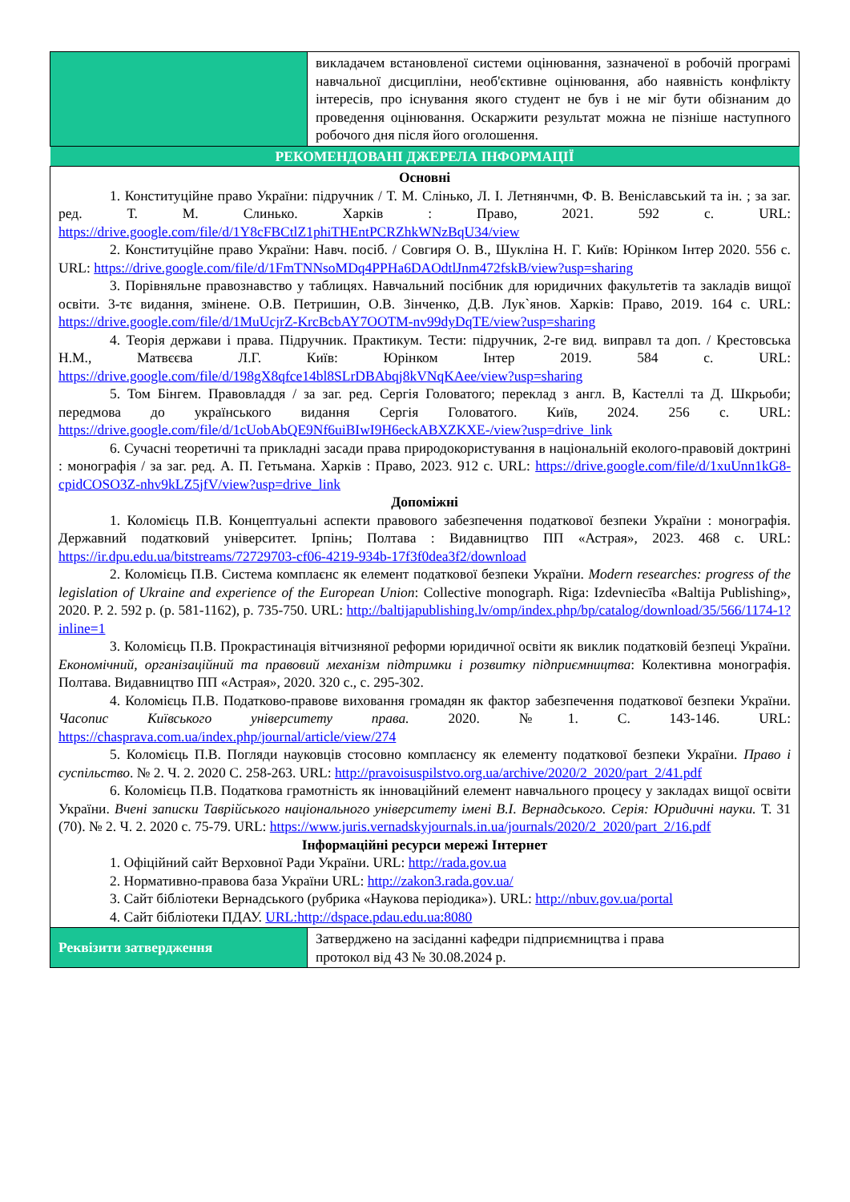| | викладачем встановленої системи оцінювання, зазначеної в робочій програмі навчальної дисципліни, необ'єктивне оцінювання, або наявність конфлікту інтересів, про існування якого студент не був і не міг бути обізнаним до проведення оцінювання. Оскаржити результат можна не пізніше наступного робочого дня після його оголошення. |
| РЕКОМЕНДОВАНІ ДЖЕРЕЛА ІНФОРМАЦІЇ | |
| Основні 1. Конституційне право України: підручник / Т. М. Слінько, Л. І. Летнянчмн, Ф. В. Веніславський та ін. ; за заг. ред. Т. М. Слинько. Харків : Право, 2021. 592 с. URL: https://drive.google.com/file/d/1Y8cFBCtlZ1phiTHEntPCRZhkWNzBqU34/view 2. Конституційне право України: Навч. посіб. / Совгиря О. В., Шукліна Н. Г. Київ: Юрінком Інтер 2020. 556 с. URL: https://drive.google.com/file/d/1FmTNNsoMDq4PPHa6DAOdtlJnm472fskB/view?usp=sharing 3. Порівняльне правознавство у таблицях. Навчальний посібник для юридичних факультетів та закладів вищої освіти. 3-тє видання, змінене. О.В. Петришин, О.В. Зінченко, Д.В. Лук`янов. Харків: Право, 2019. 164 с. URL: https://drive.google.com/file/d/1MuUcjrZ-KrcBcbAY7OOTM-nv99dyDqTE/view?usp=sharing 4. Теорія держави і права. Підручник. Практикум. Тести: підручник, 2-ге вид. виправл та доп. / Крестовська Н.М., Матвєєва Л.Г. Київ: Юрінком Інтер 2019. 584 с. URL: https://drive.google.com/file/d/198gX8qfce14bl8SLrDBAbqj8kVNqKAee/view?usp=sharing 5. Том Бінгем. Правовладдя / за заг. ред. Сергія Головатого; переклад з англ. В, Кастеллі та Д. Шкрьоби; передмова до українського видання Сергія Головатого. Київ, 2024. 256 с. URL: https://drive.google.com/file/d/1cUobAbQE9Nf6uiBIwI9H6eckABXZKXE-/view?usp=drive_link 6. Сучасні теоретичні та прикладні засади права природокористування в національній еколого-правовій доктрині : монографія / за заг. ред. А. П. Гетьмана. Харків : Право, 2023. 912 с. URL: https://drive.google.com/file/d/1xuUnn1kG8-cpidCOSO3Z-nhv9kLZ5jfV/view?usp=drive_link Допоміжні 1. Коломієць П.В. Концептуальні аспекти правового забезпечення податкової безпеки України : монографія. Державний податковий університет. Ірпінь; Полтава : Видавництво ПП «Астрая», 2023. 468 с. URL: https://ir.dpu.edu.ua/bitstreams/72729703-cf06-4219-934b-17f3f0dea3f2/download 2. Коломієць П.В. Система комплаєнс як елемент податкової безпеки України. Modern researches: progress of the legislation of Ukraine and experience of the European Union : Collective monograph. Riga: Izdevniecība «Baltija Publishing», 2020. P. 2. 592 p. (p. 581-1162), p. 735-750. URL: http://baltijapublishing.lv/omp/index.php/bp/catalog/download/35/566/1174-1?inline=1 3. Коломієць П.В. Прокрастинація вітчизняної реформи юридичної освіти як виклик податковій безпеці України. Економічний, організаційний та правовий механізм підтримки і розвитку підприємництва : Колективна монографія. Полтава. Видавництво ПП «Астрая», 2020. 320 с., с. 295-302. 4. Коломієць П.В. Податково-правове виховання громадян як фактор забезпечення податкової безпеки України. Часопис Київського університету права. 2020. №1. С. 143-146. URL: https://chasprava.com.ua/index.php/journal/article/view/274 5. Коломієць П.В. Погляди науковців стосовно комплаєнсу як елементу податкової безпеки України. Право і суспільство . № 2. Ч. 2. 2020 С. 258-263. URL: http://pravoisuspilstvo.org.ua/archive/2020/2_2020/part_2/41.pdf 6. Коломієць П.В. Податкова грамотність як інноваційний елемент навчального процесу у закладах вищої освіти України. Вчені записки Таврійського національного університету імені В.І. Вернадського. Серія: Юридичні науки. Т. 31 (70). № 2. Ч. 2. 2020 с. 75-79. URL: https://www.juris.vernadskyjournals.in.ua/journals/2020/2_2020/part_2/16.pdf Інформаційні ресурси мережі Інтернет 1. Офіційний сайт Верховної Ради України. URL: http://rada.gov.ua 2. Нормативно-правова база України URL: http://zakon3.rada.gov.ua/ 3. Сайт бібліотеки Вернадського (рубрика «Наукова періодика»). URL: http://nbuv.gov.ua/portal 4. Сайт бібліотеки ПДАУ. URL:http://dspace.pdau.edu.ua:8080 | |
| Реквізити затвердження | Затверджено на засіданні кафедри підприємництва і права протокол від 43 № 30.08.2024 р. |